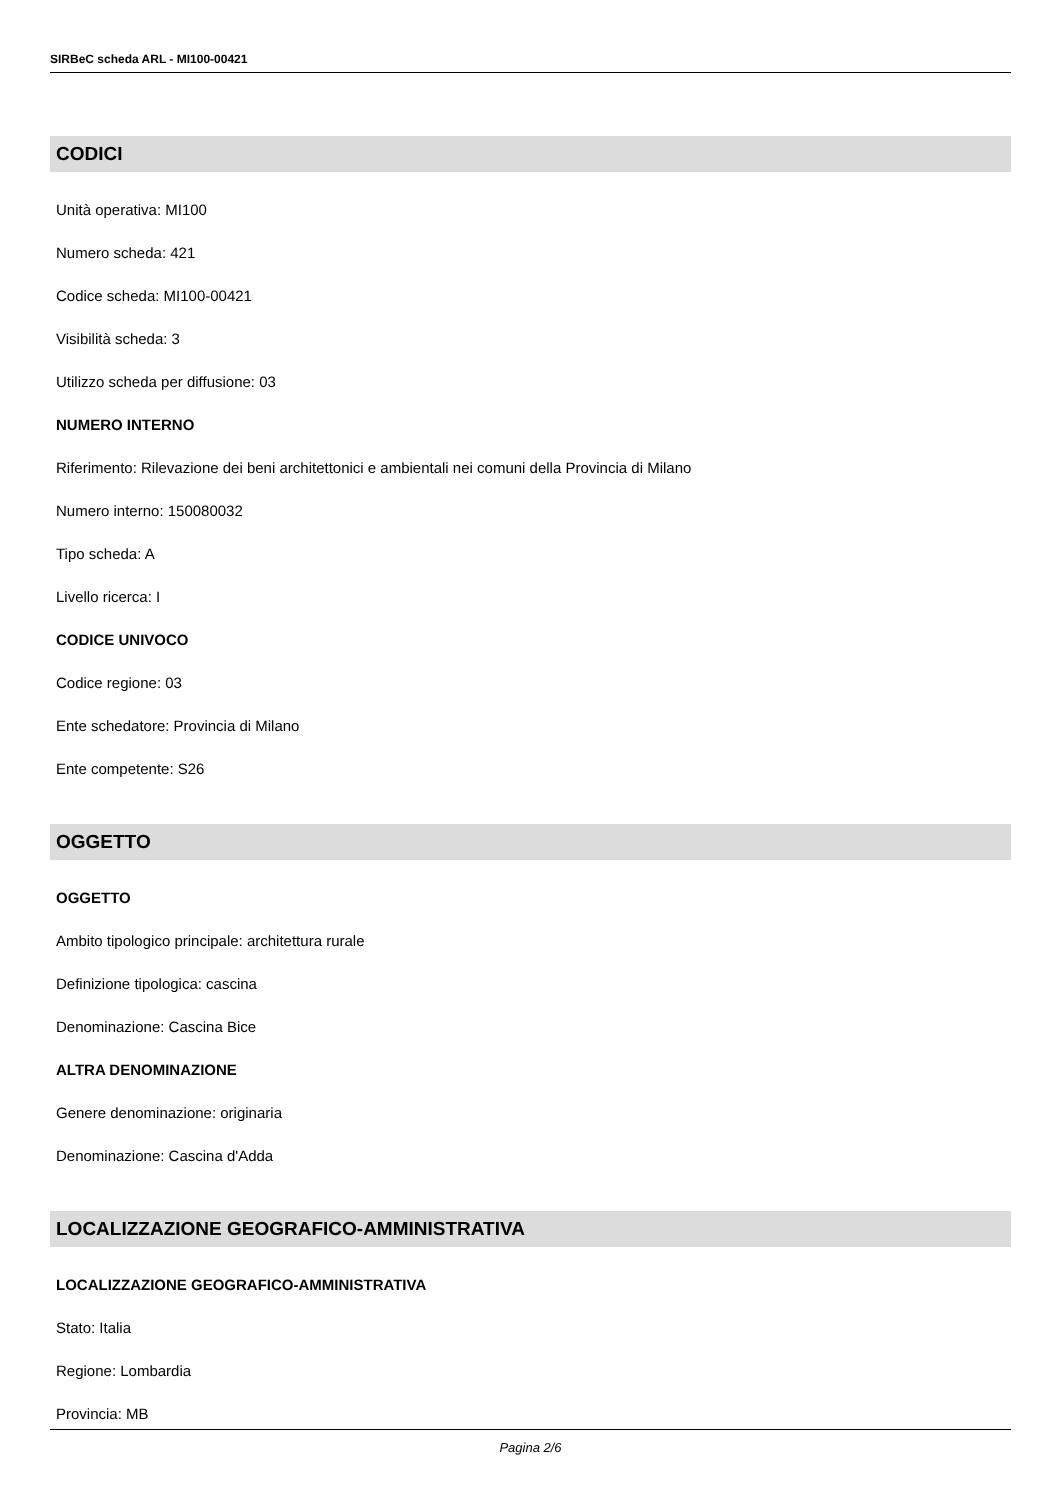SIRBeC scheda ARL - MI100-00421
CODICI
Unità operativa: MI100
Numero scheda: 421
Codice scheda: MI100-00421
Visibilità scheda: 3
Utilizzo scheda per diffusione: 03
NUMERO INTERNO
Riferimento: Rilevazione dei beni architettonici e ambientali nei comuni della Provincia di Milano
Numero interno: 150080032
Tipo scheda: A
Livello ricerca: I
CODICE UNIVOCO
Codice regione: 03
Ente schedatore: Provincia di Milano
Ente competente: S26
OGGETTO
OGGETTO
Ambito tipologico principale: architettura rurale
Definizione tipologica: cascina
Denominazione: Cascina Bice
ALTRA DENOMINAZIONE
Genere denominazione: originaria
Denominazione: Cascina d'Adda
LOCALIZZAZIONE GEOGRAFICO-AMMINISTRATIVA
LOCALIZZAZIONE GEOGRAFICO-AMMINISTRATIVA
Stato: Italia
Regione: Lombardia
Provincia: MB
Pagina 2/6